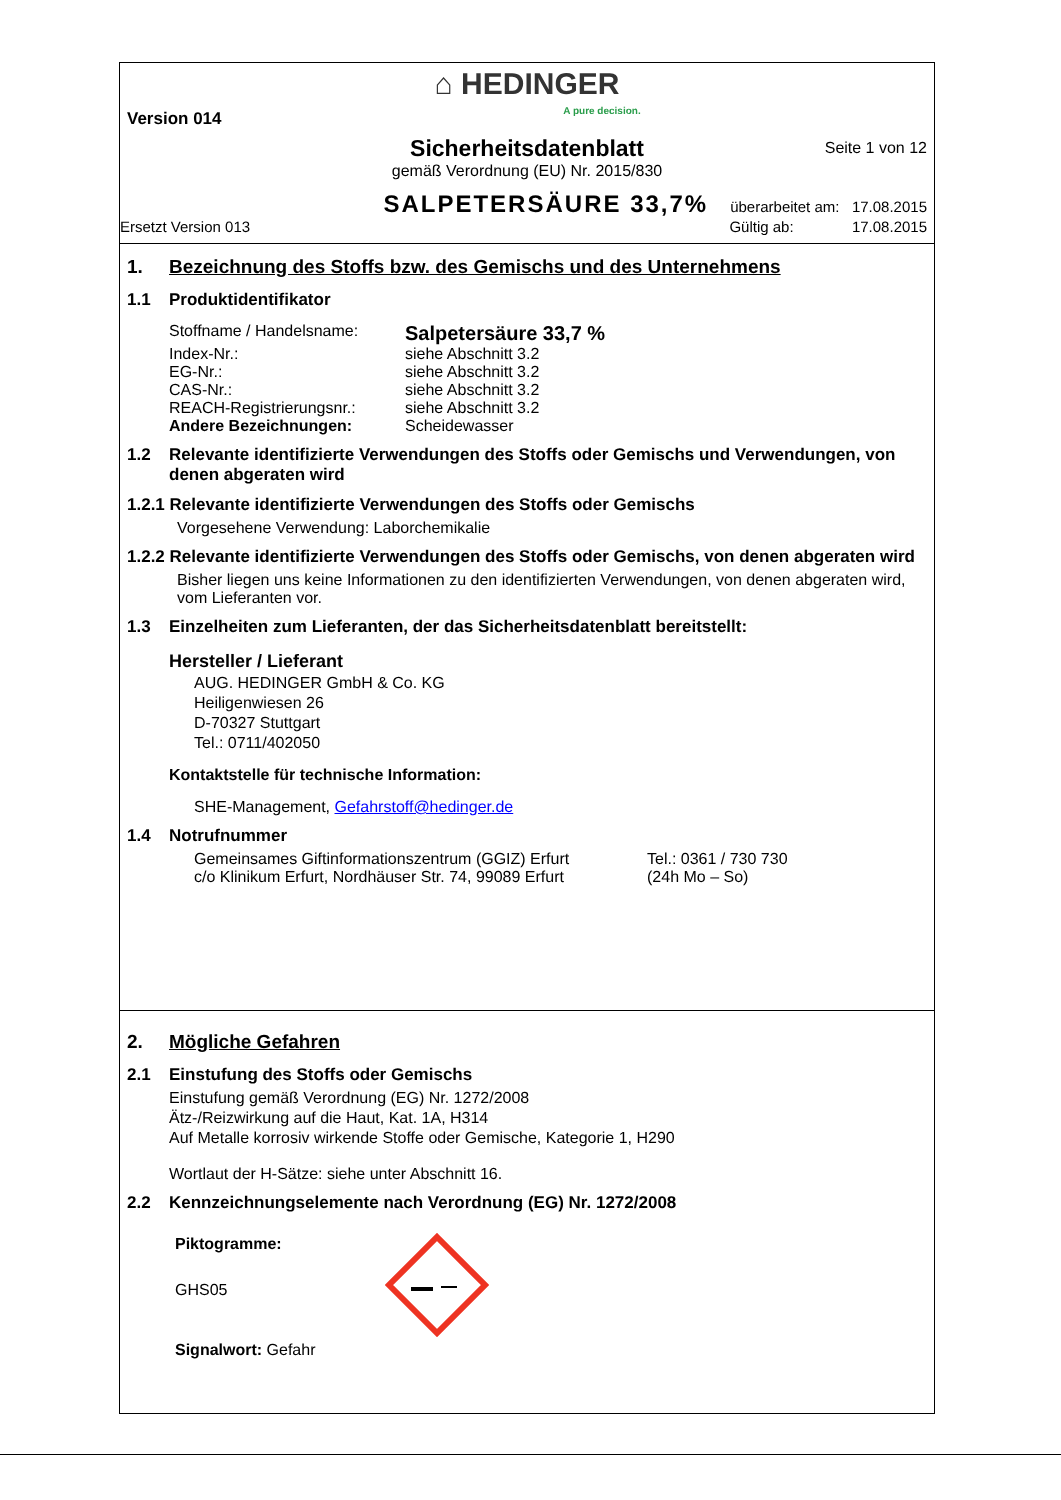⌂ HEDINGER
A pure decision.
Version 014
Sicherheitsdatenblatt
Seite 1 von 12
gemäß Verordnung (EU) Nr. 2015/830
SALPETERSÄURE 33,7% überarbeitet am: 17.08.2015
Ersetzt Version 013 Gültig ab: 17.08.2015
1. Bezeichnung des Stoffs bzw. des Gemischs und des Unternehmens
1.1 Produktidentifikator
Stoffname / Handelsname: Salpetersäure 33,7 %
Index-Nr.: siehe Abschnitt 3.2
EG-Nr.: siehe Abschnitt 3.2
CAS-Nr.: siehe Abschnitt 3.2
REACH-Registrierungsnr.: siehe Abschnitt 3.2
Andere Bezeichnungen: Scheidewasser
1.2 Relevante identifizierte Verwendungen des Stoffs oder Gemischs und Verwendungen, von denen abgeraten wird
1.2.1 Relevante identifizierte Verwendungen des Stoffs oder Gemischs
Vorgesehene Verwendung: Laborchemikalie
1.2.2 Relevante identifizierte Verwendungen des Stoffs oder Gemischs, von denen abgeraten wird
Bisher liegen uns keine Informationen zu den identifizierten Verwendungen, von denen abgeraten wird, vom Lieferanten vor.
1.3 Einzelheiten zum Lieferanten, der das Sicherheitsdatenblatt bereitstellt:
Hersteller / Lieferant
AUG. HEDINGER GmbH & Co. KG
Heiligenwiesen 26
D-70327 Stuttgart
Tel.: 0711/402050
Kontaktstelle für technische Information:
SHE-Management, Gefahrstoff@hedinger.de
1.4 Notrufnummer
Gemeinsames Giftinformationszentrum (GGIZ) Erfurt Tel.: 0361 / 730 730
c/o Klinikum Erfurt, Nordhäuser Str. 74, 99089 Erfurt (24h Mo – So)
2. Mögliche Gefahren
2.1 Einstufung des Stoffs oder Gemischs
Einstufung gemäß Verordnung (EG) Nr. 1272/2008
Ätz-/Reizwirkung auf die Haut, Kat. 1A, H314
Auf Metalle korrosiv wirkende Stoffe oder Gemische, Kategorie 1, H290
Wortlaut der H-Sätze: siehe unter Abschnitt 16.
2.2 Kennzeichnungselemente nach Verordnung (EG) Nr. 1272/2008
Piktogramme:
GHS05
Signalwort: Gefahr